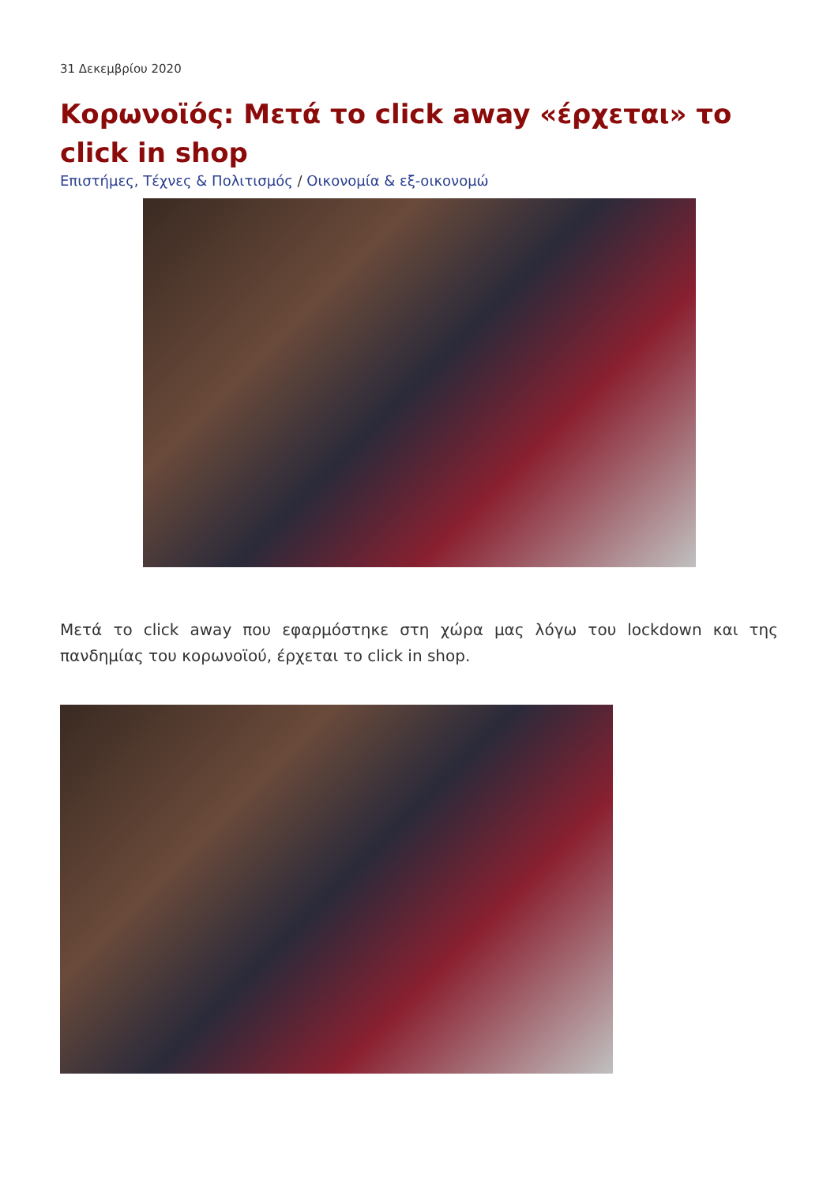31 Δεκεμβρίου 2020
Κορωνοϊός: Μετά το click away «έρχεται» το click in shop
Επιστήμες, Τέχνες & Πολιτισμός / Οικονομία & εξ-οικονομώ
Μετά το click away που εφαρμόστηκε στη χώρα μας λόγω του lockdown και της πανδημίας του κορωνοϊού, έρχεται το click in shop.